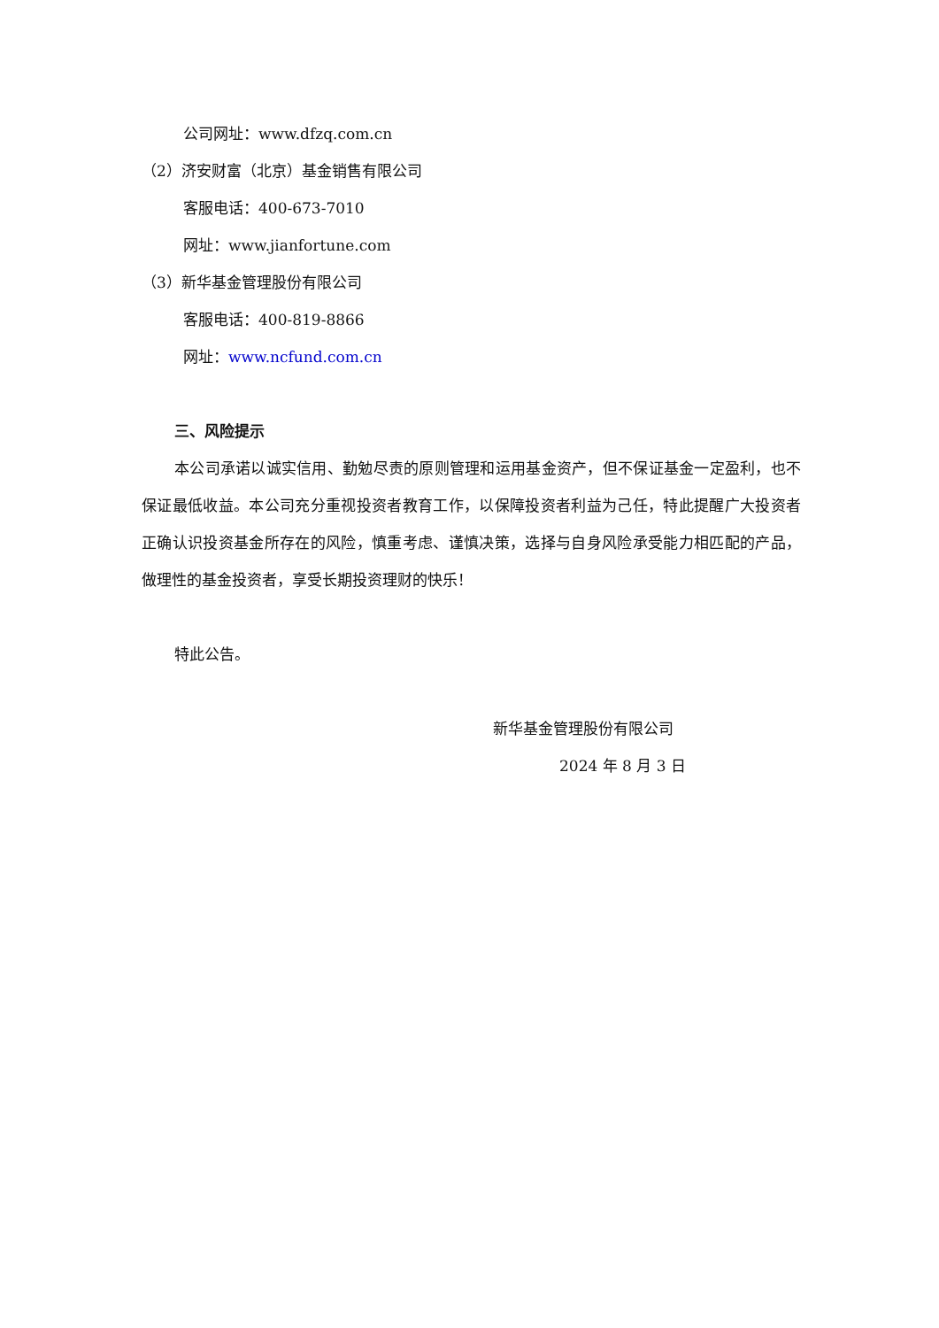公司网址：www.dfzq.com.cn
（2）济安财富（北京）基金销售有限公司
客服电话：400-673-7010
网址：www.jianfortune.com
（3）新华基金管理股份有限公司
客服电话：400-819-8866
网址：www.ncfund.com.cn
三、风险提示
本公司承诺以诚实信用、勤勉尽责的原则管理和运用基金资产，但不保证基金一定盈利，也不保证最低收益。本公司充分重视投资者教育工作，以保障投资者利益为己任，特此提醒广大投资者正确认识投资基金所存在的风险，慎重考虑、谨慎决策，选择与自身风险承受能力相匹配的产品，做理性的基金投资者，享受长期投资理财的快乐！
特此公告。
新华基金管理股份有限公司
2024 年 8 月 3 日